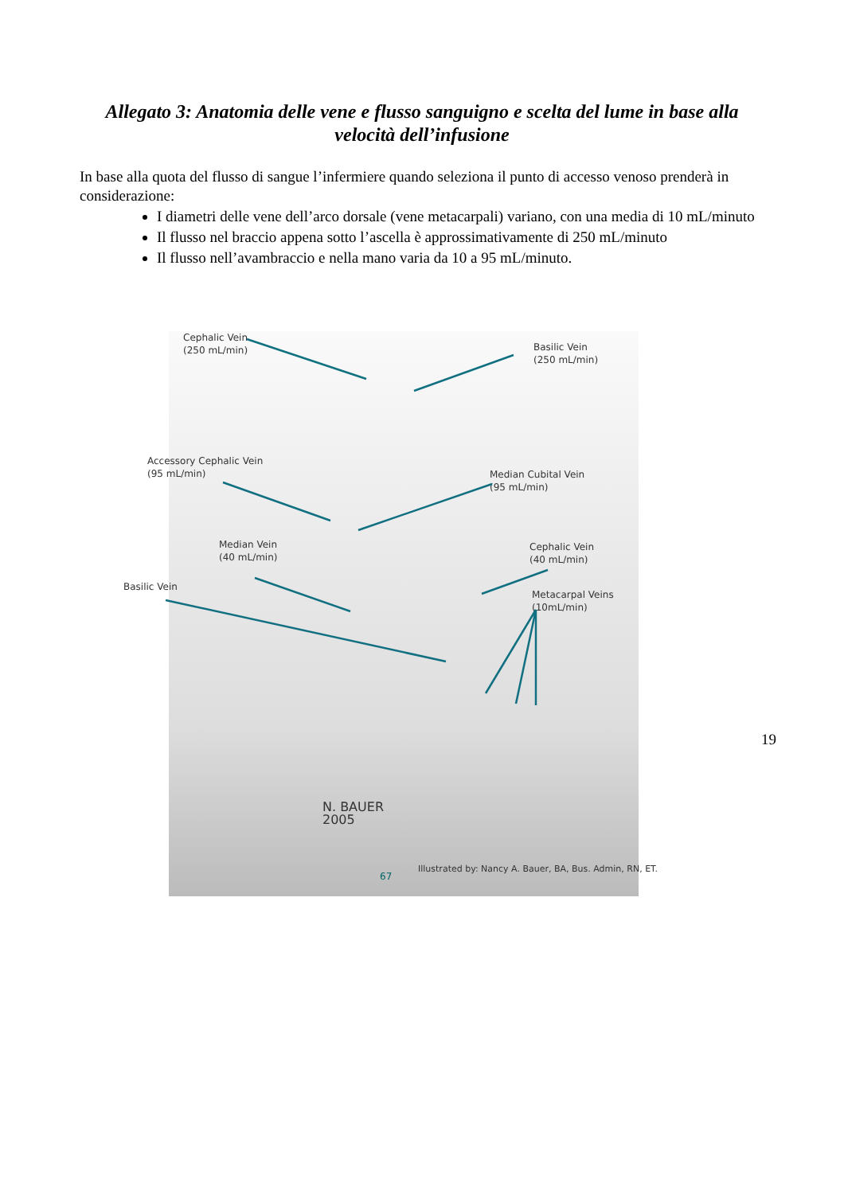Allegato 3: Anatomia delle vene e flusso sanguigno e scelta del lume in base alla velocità dell’infusione
In base alla quota del flusso di sangue l’infermiere quando seleziona il punto di accesso venoso prenderà in considerazione:
I diametri delle vene dell’arco dorsale (vene metacarpali) variano, con una media di 10 mL/minuto
Il flusso nel braccio appena sotto l’ascella è approssimativamente di 250 mL/minuto
Il flusso nell’avambraccio e nella mano varia da 10 a 95 mL/minuto.
Cephalic Vein
(250 mL/min)
Basilic Vein
(250 mL/min)
Accessory Cephalic Vein
(95 mL/min)
Median Cubital Vein
(95 mL/min)
Median Vein
(40 mL/min)
Cephalic Vein
(40 mL/min)
Basilic Vein
Metacarpal Veins
(10mL/min)
N. BAUER
2005
67
Illustrated by: Nancy A. Bauer, BA, Bus. Admin, RN, ET.
19